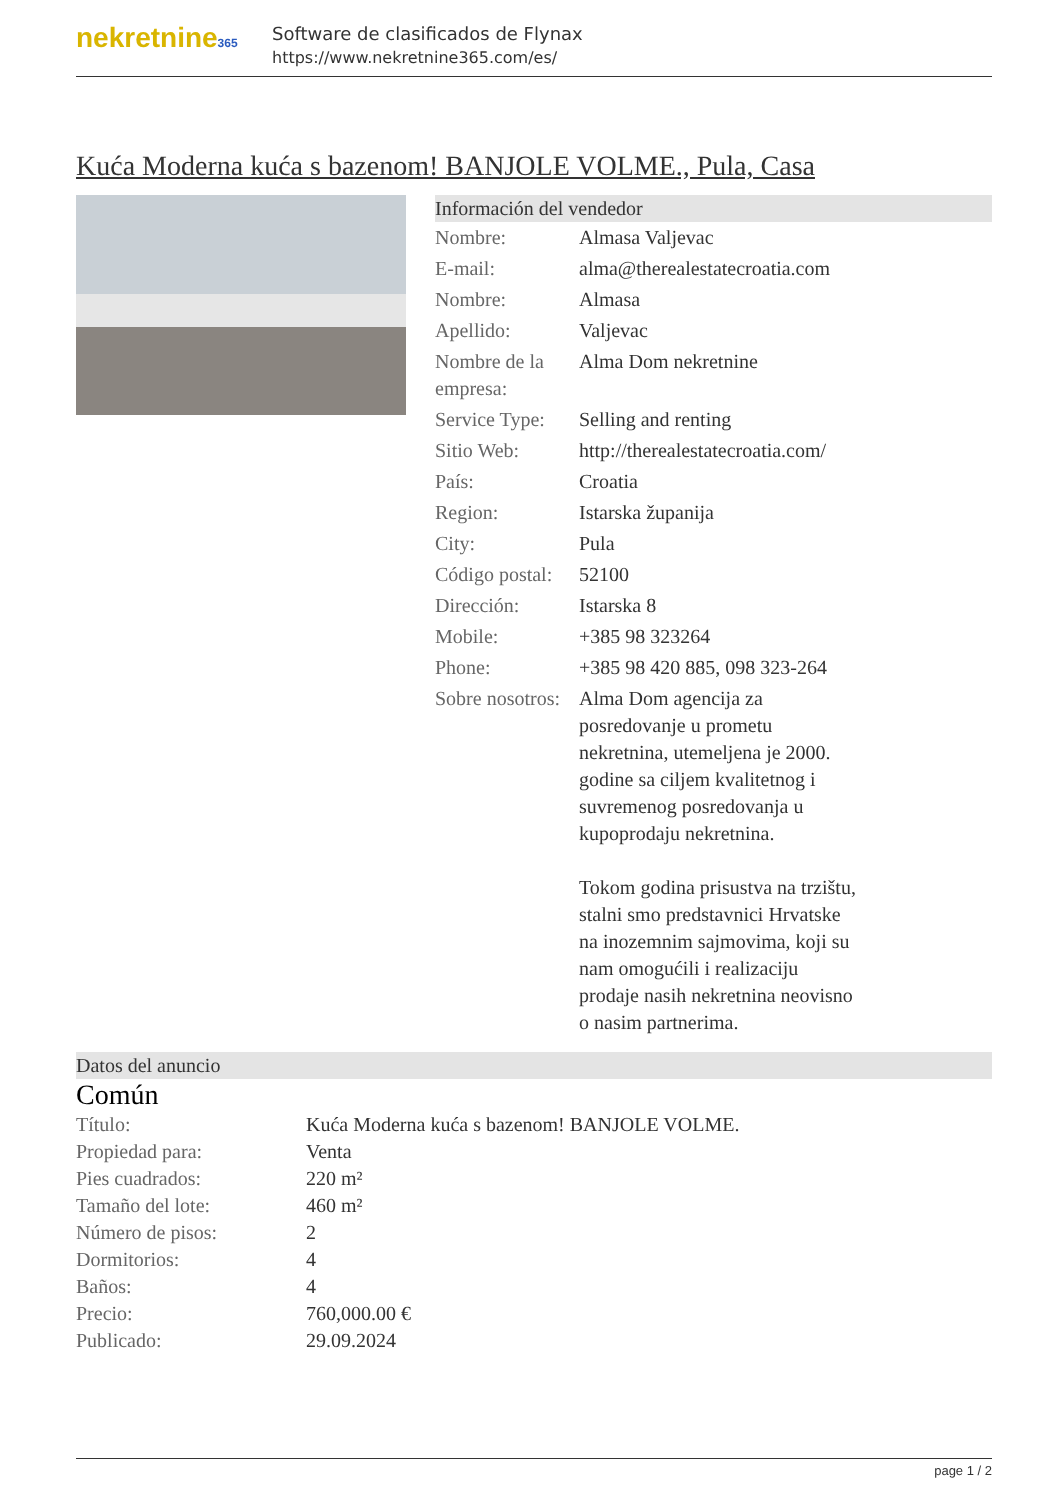nekretnine365
Software de clasificados de Flynax
https://www.nekretnine365.com/es/
Kuća Moderna kuća s bazenom! BANJOLE VOLME., Pula, Casa
Información del vendedor
| Nombre: | Almasa Valjevac |
| E-mail: | alma@therealestatecroatia.com |
| Nombre: | Almasa |
| Apellido: | Valjevac |
| Nombre de la empresa: | Alma Dom nekretnine |
| Service Type: | Selling and renting |
| Sitio Web: | http://therealestatecroatia.com/ |
| País: | Croatia |
| Region: | Istarska županija |
| City: | Pula |
| Código postal: | 52100 |
| Dirección: | Istarska 8 |
| Mobile: | +385 98 323264 |
| Phone: | +385 98 420 885, 098 323-264 |
| Sobre nosotros: | Alma Dom agencija za posredovanje u prometu nekretnina, utemeljena je 2000. godine sa ciljem kvalitetnog i suvremenog posredovanja u kupoprodaju nekretnina. Tokom godina prisustva na trzištu, stalni smo predstavnici Hrvatske na inozemnim sajmovima, koji su nam omogućili i realizaciju prodaje nasih nekretnina neovisno o nasim partnerima. |
Datos del anuncio
Común
| Título: | Kuća Moderna kuća s bazenom! BANJOLE VOLME. |
| Propiedad para: | Venta |
| Pies cuadrados: | 220 m² |
| Tamaño del lote: | 460 m² |
| Número de pisos: | 2 |
| Dormitorios: | 4 |
| Baños: | 4 |
| Precio: | 760,000.00 € |
| Publicado: | 29.09.2024 |
page 1 / 2